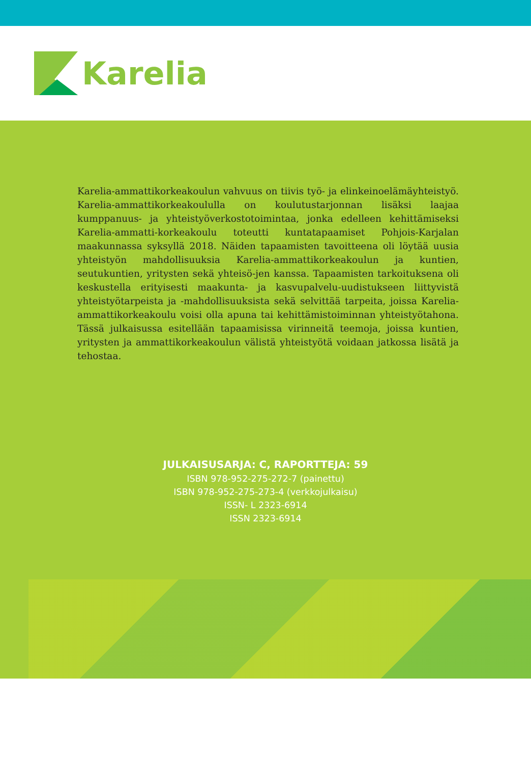Karelia
Karelia-ammattikorkeakoulun vahvuus on tiivis työ- ja elinkeinoelämäyhteistyö. Karelia-ammattikorkeakoululla on koulutustarjonnan lisäksi laajaa kumppanuus- ja yhteistyöverkostotoimintaa, jonka edelleen kehittämiseksi Karelia-ammatti-korkeakoulu toteutti kuntatapaamiset Pohjois-Karjalan maakunnassa syksyllä 2018. Näiden tapaamisten tavoitteena oli löytää uusia yhteistyön mahdollisuuksia Karelia-ammattikorkeakoulun ja kuntien, seutukuntien, yritysten sekä yhteisö-jen kanssa. Tapaamisten tarkoituksena oli keskustella erityisesti maakunta- ja kasvupalvelu-uudistukseen liittyvistä yhteistyötarpeista ja -mahdollisuuksista sekä selvittää tarpeita, joissa Karelia-ammattikorkeakoulu voisi olla apuna tai kehittämistoiminnan yhteistyötahona. Tässä julkaisussa esitellään tapaamisissa virinneitä teemoja, joissa kuntien, yritysten ja ammattikorkeakoulun välistä yhteistyötä voidaan jatkossa lisätä ja tehostaa.
JULKAISUSARJA: C, RAPORTTEJA: 59
ISBN 978-952-275-272-7 (painettu)
ISBN 978-952-275-273-4 (verkkojulkaisu)
ISSN- L 2323-6914
ISSN 2323-6914